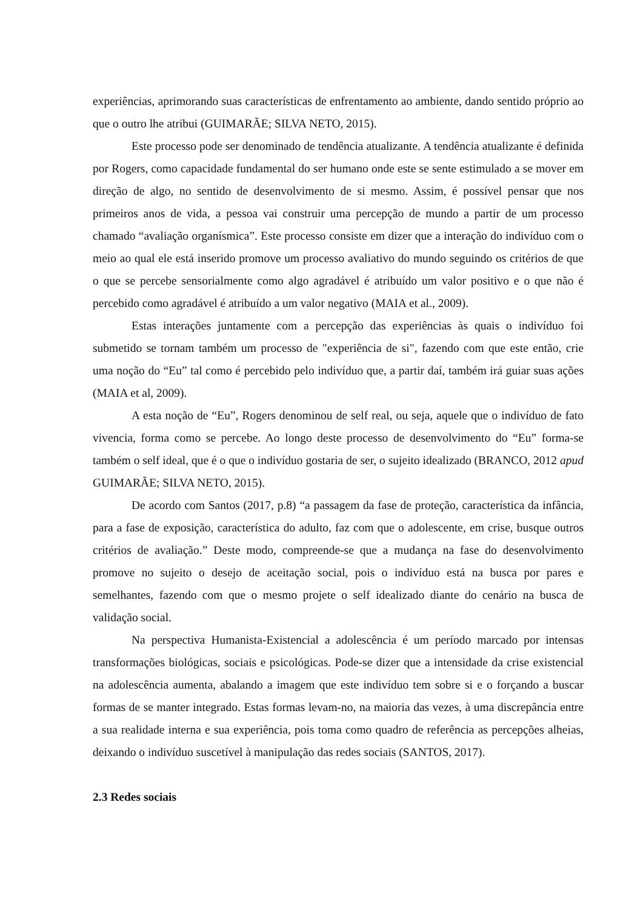experiências, aprimorando suas características de enfrentamento ao ambiente, dando sentido próprio ao que o outro lhe atribui (GUIMARÃE; SILVA NETO, 2015).
Este processo pode ser denominado de tendência atualizante. A tendência atualizante é definida por Rogers, como capacidade fundamental do ser humano onde este se sente estimulado a se mover em direção de algo, no sentido de desenvolvimento de si mesmo. Assim, é possível pensar que nos primeiros anos de vida, a pessoa vai construir uma percepção de mundo a partir de um processo chamado “avaliação organísmica”. Este processo consiste em dizer que a interação do indivíduo com o meio ao qual ele está inserido promove um processo avaliativo do mundo seguindo os critérios de que o que se percebe sensorialmente como algo agradável é atribuído um valor positivo e o que não é percebido como agradável é atribuído a um valor negativo (MAIA et al., 2009).
Estas interações juntamente com a percepção das experiências às quais o indivíduo foi submetido se tornam também um processo de "experiência de si", fazendo com que este então, crie uma noção do “Eu” tal como é percebido pelo indivíduo que, a partir daí, também irá guiar suas ações (MAIA et al, 2009).
A esta noção de “Eu”, Rogers denominou de self real, ou seja, aquele que o indivíduo de fato vivencia, forma como se percebe. Ao longo deste processo de desenvolvimento do “Eu” forma-se também o self ideal, que é o que o indivíduo gostaria de ser, o sujeito idealizado (BRANCO, 2012 apud GUIMARÃE; SILVA NETO, 2015).
De acordo com Santos (2017, p.8) “a passagem da fase de proteção, característica da infância, para a fase de exposição, característica do adulto, faz com que o adolescente, em crise, busque outros critérios de avaliação.” Deste modo, compreende-se que a mudança na fase do desenvolvimento promove no sujeito o desejo de aceitação social, pois o indivíduo está na busca por pares e semelhantes, fazendo com que o mesmo projete o self idealizado diante do cenário na busca de validação social.
Na perspectiva Humanista-Existencial a adolescência é um período marcado por intensas transformações biológicas, sociais e psicológicas. Pode-se dizer que a intensidade da crise existencial na adolescência aumenta, abalando a imagem que este indivíduo tem sobre si e o forçando a buscar formas de se manter integrado. Estas formas levam-no, na maioria das vezes, à uma discrepância entre a sua realidade interna e sua experiência, pois toma como quadro de referência as percepções alheias, deixando o indivíduo suscetível à manipulação das redes sociais (SANTOS, 2017).
2.3 Redes sociais